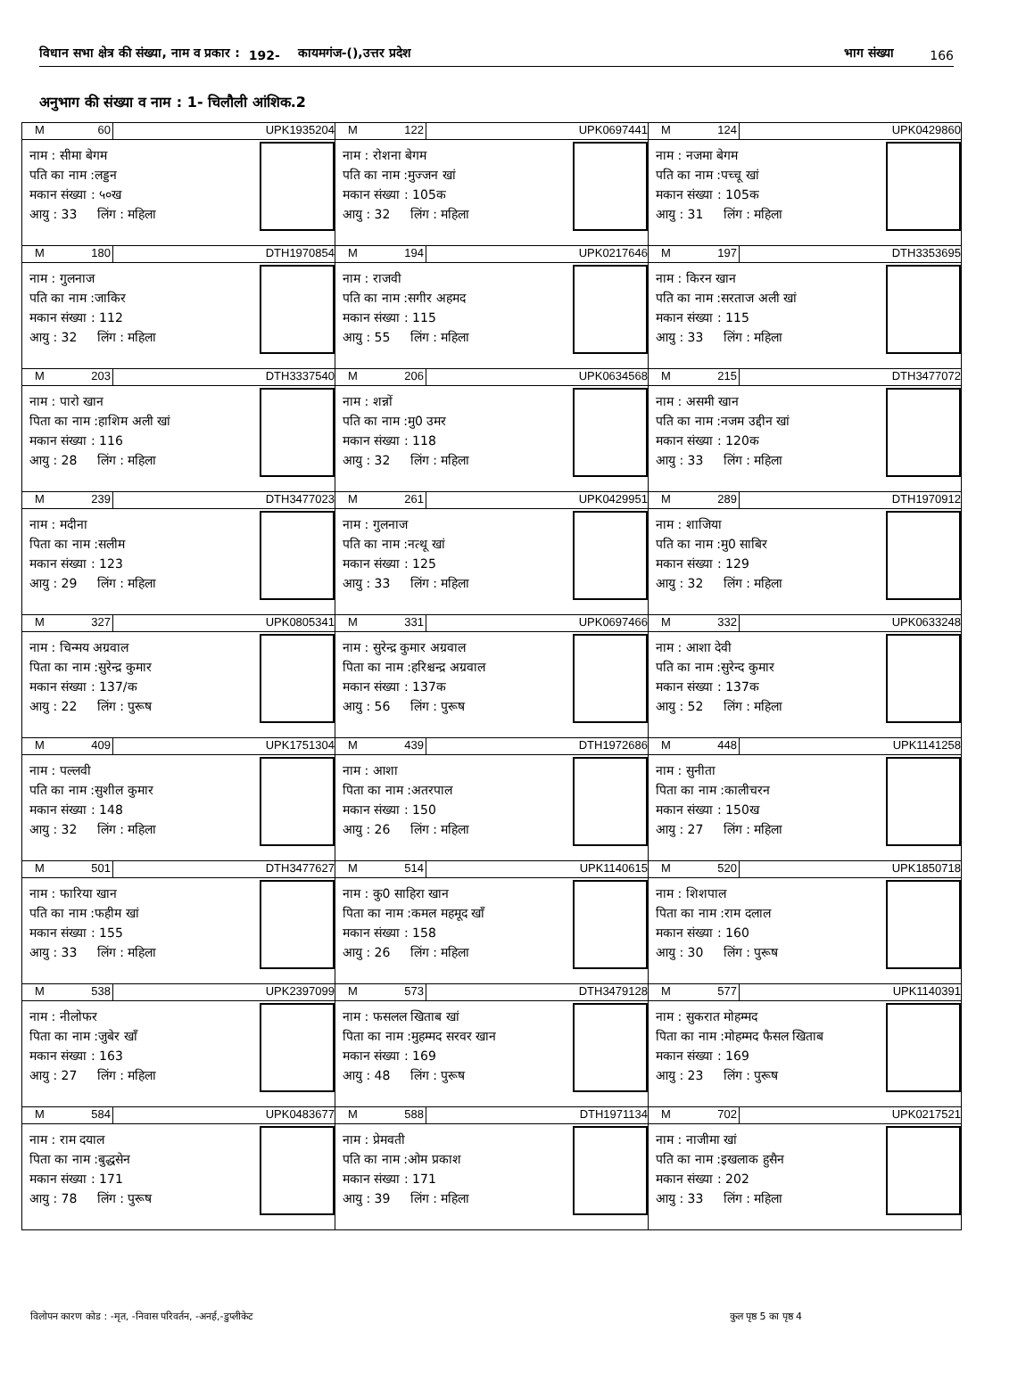विधान सभा क्षेत्र की संख्या, नाम व प्रकार : 192- कायमगंज-(),उत्तर प्रदेश भाग संख्या 166
अनुभाग की संख्या व नाम : 1- चिलौली आंशिक.2
| M 60 UPK1935204 नाम : सीमा बेगम पति का नाम :लड्डन मकान संख्या : ५०ख आयु : 33 लिंग : महिला | M 122 UPK0697441 नाम : रोशना बेगम पति का नाम :मुज्जन खां मकान संख्या : 105क आयु : 32 लिंग : महिला | M 124 UPK0429860 नाम : नजमा बेगम पति का नाम :पच्चू खां मकान संख्या : 105क आयु : 31 लिंग : महिला |
| M 180 DTH1970854 नाम : गुलनाज पति का नाम :जाकिर मकान संख्या : 112 आयु : 32 लिंग : महिला | M 194 UPK0217646 नाम : राजवी पति का नाम :सगीर अहमद मकान संख्या : 115 आयु : 55 लिंग : महिला | M 197 DTH3353695 नाम : किरन खान पति का नाम :सरताज अली खां मकान संख्या : 115 आयु : 33 लिंग : महिला |
| M 203 DTH3337540 नाम : पारो खान पिता का नाम :हाशिम अली खां मकान संख्या : 116 आयु : 28 लिंग : महिला | M 206 UPK0634568 नाम : शन्नों पति का नाम :मु0 उमर मकान संख्या : 118 आयु : 32 लिंग : महिला | M 215 DTH3477072 नाम : असमी खान पति का नाम :नजम उद्दीन खां मकान संख्या : 120क आयु : 33 लिंग : महिला |
| M 239 DTH3477023 नाम : मदीना पिता का नाम :सलीम मकान संख्या : 123 आयु : 29 लिंग : महिला | M 261 UPK0429951 नाम : गुलनाज पति का नाम :नत्थू खां मकान संख्या : 125 आयु : 33 लिंग : महिला | M 289 DTH1970912 नाम : शाजिया पति का नाम :मु0 साबिर मकान संख्या : 129 आयु : 32 लिंग : महिला |
| M 327 UPK0805341 नाम : चिन्मय अग्रवाल पिता का नाम :सुरेन्द्र कुमार मकान संख्या : 137/क आयु : 22 लिंग : पुरूष | M 331 UPK0697466 नाम : सुरेन्द्र कुमार अग्रवाल पिता का नाम :हरिश्चन्द्र अग्रवाल मकान संख्या : 137क आयु : 56 लिंग : पुरूष | M 332 UPK0633248 नाम : आशा देवी पति का नाम :सुरेन्द कुमार मकान संख्या : 137क आयु : 52 लिंग : महिला |
| M 409 UPK1751304 नाम : पल्लवी पति का नाम :सुशील कुमार मकान संख्या : 148 आयु : 32 लिंग : महिला | M 439 DTH1972686 नाम : आशा पिता का नाम :अतरपाल मकान संख्या : 150 आयु : 26 लिंग : महिला | M 448 UPK1141258 नाम : सुनीता पिता का नाम :कालीचरन मकान संख्या : 150ख आयु : 27 लिंग : महिला |
| M 501 DTH3477627 नाम : फारिया खान पति का नाम :फहीम खां मकान संख्या : 155 आयु : 33 लिंग : महिला | M 514 UPK1140615 नाम : कु0 साहिरा खान पिता का नाम :कमल महमूद खॉं मकान संख्या : 158 आयु : 26 लिंग : महिला | M 520 UPK1850718 नाम : शिशपाल पिता का नाम :राम दलाल मकान संख्या : 160 आयु : 30 लिंग : पुरूष |
| M 538 UPK2397099 नाम : नीलोफर पिता का नाम :जुबेर खॉं मकान संख्या : 163 आयु : 27 लिंग : महिला | M 573 DTH3479128 नाम : फसलल खिताब खां पिता का नाम :मुहम्मद सरवर खान मकान संख्या : 169 आयु : 48 लिंग : पुरूष | M 577 UPK1140391 नाम : सुकरात मोहम्मद पिता का नाम :मोहम्मद फैसल खिताब मकान संख्या : 169 आयु : 23 लिंग : पुरूष |
| M 584 UPK0483677 नाम : राम दयाल पिता का नाम :बुद्धसेन मकान संख्या : 171 आयु : 78 लिंग : पुरूष | M 588 DTH1971134 नाम : प्रेमवती पति का नाम :ओम प्रकाश मकान संख्या : 171 आयु : 39 लिंग : महिला | M 702 UPK0217521 नाम : नाजीमा खां पति का नाम :इखलाक हुसैन मकान संख्या : 202 आयु : 33 लिंग : महिला |
विलोपन कारण कोड : -मृत, -निवास परिवर्तन, -अनर्ह,-डुप्लीकेट कुल पृष्ठ 5 का पृष्ठ 4